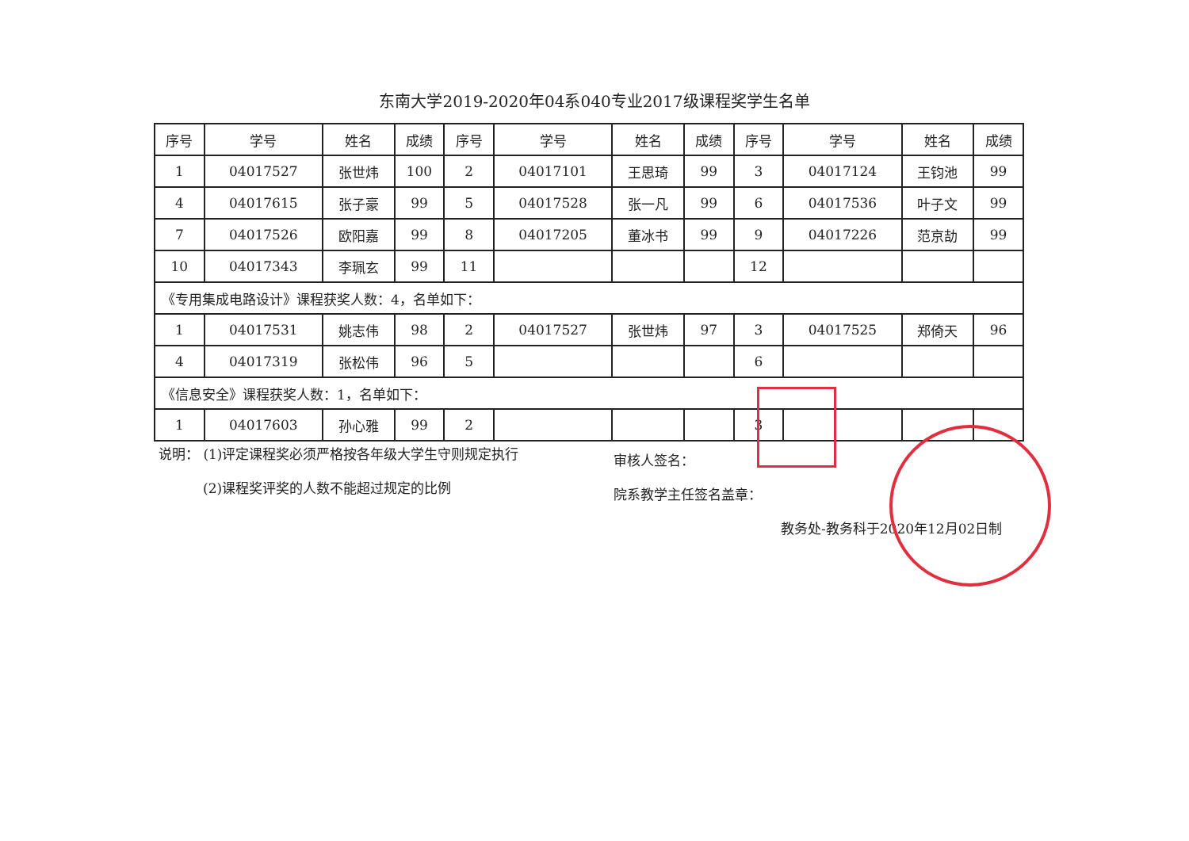东南大学2019-2020年04系040专业2017级课程奖学生名单
| 序号 | 学号 | 姓名 | 成绩 | 序号 | 学号 | 姓名 | 成绩 | 序号 | 学号 | 姓名 | 成绩 |
| --- | --- | --- | --- | --- | --- | --- | --- | --- | --- | --- | --- |
| 1 | 04017527 | 张世炜 | 100 | 2 | 04017101 | 王思琦 | 99 | 3 | 04017124 | 王钧池 | 99 |
| 4 | 04017615 | 张子豪 | 99 | 5 | 04017528 | 张一凡 | 99 | 6 | 04017536 | 叶子文 | 99 |
| 7 | 04017526 | 欧阳嘉 | 99 | 8 | 04017205 | 董冰书 | 99 | 9 | 04017226 | 范京劼 | 99 |
| 10 | 04017343 | 李珮玄 | 99 | 11 | | | | 12 | | | |
| 《专用集成电路设计》课程获奖人数：4，名单如下： | | | | | | | | | | | |
| 1 | 04017531 | 姚志伟 | 98 | 2 | 04017527 | 张世炜 | 97 | 3 | 04017525 | 郑倚天 | 96 |
| 4 | 04017319 | 张松伟 | 96 | 5 | | | | 6 | | | |
| 《信息安全》课程获奖人数：1，名单如下： | | | | | | | | | | | |
| 1 | 04017603 | 孙心雅 | 99 | 2 | | | | 3 | | | |
说明： (1)评定课程奖必须严格按各年级大学生守则规定执行
(2)课程奖评奖的人数不能超过规定的比例
审核人签名：
院系教学主任签名盖章：
教务处-教务科于2020年12月02日制